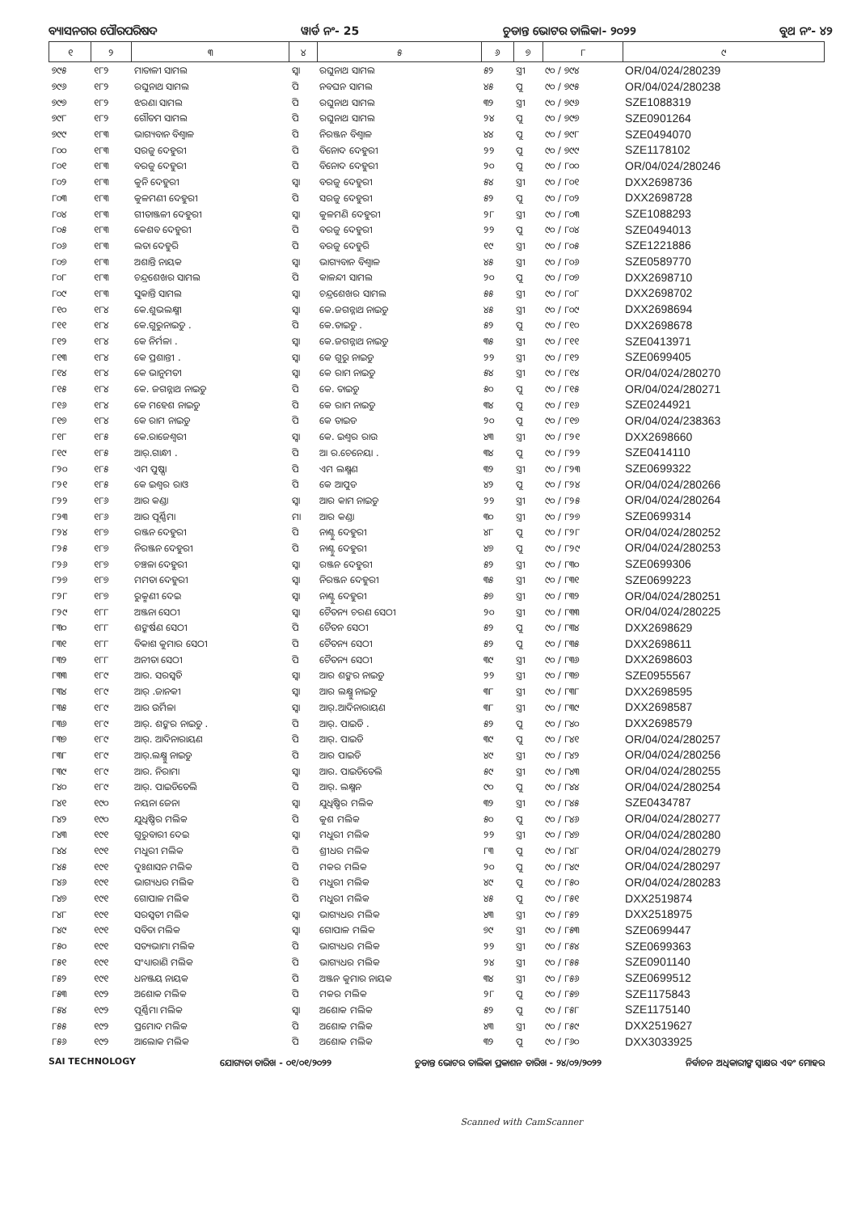ବ୍ୟାସନଗର ପୌରପରିଷଦ ୱାର୍ଡ ନଂ- 25 ଚୁଡାନ୍ତ ଭୋଟର ତାଲିକା- ୨୦୨୨ ବୁଥ ନଂ- ୪୨
| ୧ | ୨ | ୩ | ୪ | ୫ | ୬ | ୭ | ୮ | ୯ |
| --- | --- | --- | --- | --- | --- | --- | --- | --- |
| ୭୯୫ | ୧୮୨ | ମାତାଳୀ ସାମଲ | ସ୍ୱା | ରଘୁନାଥ ସାମଲ | ୫୨ | ସ୍ତ୍ରୀ | ୯୦ / ୭୯୪ | OR/04/024/280239 |
| ୭୯୬ | ୧୮୨ | ରଘୁନାଥ ସାମଲ | ପି | ନବଘନ ସାମଲ | ୪୫ | ପୁ | ୯୦ / ୭୯୫ | OR/04/024/280238 |
| ୭୯୭ | ୧୮୨ | ଝରଣା ସାମଲ | ପି | ରଘୁନାଥ ସାମଲ | ୩୨ | ସ୍ତ୍ରୀ | ୯୦ / ୭୯୬ | SZE1088319 |
| ୭୯୮ | ୧୮୨ | ଗୌତମ ସାମଲ | ପି | ରଘୁନାଥ ସାମଲ | ୨୪ | ପୁ | ୯୦ / ୭୯୭ | SZE0901264 |
| ୭୯୯ | ୧୮୩ | ଭାଗ୍ୟବାନ ବିଶ୍ୱାଳ | ପି | ନିରଞ୍ଜନ ବିଶ୍ୱାଳ | ୪୪ | ପୁ | ୯୦ / ୭୯୮ | SZE0494070 |
| ୮୦୦ | ୧୮୩ | ସରଜୁ ଦେହୁରୀ | ପି | ବିନୋଦ ଦେହୁରୀ | ୨୨ | ପୁ | ୯୦ / ୭୯୯ | SZE1178102 |
| ୮୦୧ | ୧୮୩ | ବରଜୁ ଦେହୁରୀ | ପି | ବିନୋଦ ଦେହୁରୀ | ୨୦ | ପୁ | ୯୦ / ୮୦୦ | OR/04/024/280246 |
| ୮୦୨ | ୧୮୩ | କୁନି ଦେହୁରୀ | ସ୍ୱା | ବରଜୁ ଦେହୁରୀ | ୫୪ | ସ୍ତ୍ରୀ | ୯୦ / ୮୦୧ | DXX2698736 |
| ୮୦୩ | ୧୮୩ | କୁଳମଣୀ ଦେହୁରୀ | ପି | ସରଜୁ ଦେହୁରୀ | ୫୨ | ପୁ | ୯୦ / ୮୦୨ | DXX2698728 |
| ୮୦୪ | ୧୮୩ | ଗୀତାଞ୍ଜଳୀ ଦେହୁରୀ | ସ୍ୱା | କୁଳମଣି ଦେହୁରୀ | ୨୮ | ସ୍ତ୍ରୀ | ୯୦ / ୮୦୩ | SZE1088293 |
| ୮୦୫ | ୧୮୩ | କେଶବ ଦେହୁରୀ | ପି | ବରଜୁ ଦେହୁରୀ | ୨୨ | ପୁ | ୯୦ / ୮୦୪ | SZE0494013 |
| ୮୦୬ | ୧୮୩ | ଲତା ଦେହୁରି | ପି | ବରଜୁ ଦେହୁରି | ୧୯ | ସ୍ତ୍ରୀ | ୯୦ / ୮୦୫ | SZE1221886 |
| ୮୦୭ | ୧୮୩ | ଅଶାନ୍ତି ନାୟକ | ସ୍ୱା | ଭାଗ୍ୟବାନ ବିଶ୍ୱାଳ | ୪୫ | ସ୍ତ୍ରୀ | ୯୦ / ୮୦୬ | SZE0589770 |
| ୮୦୮ | ୧୮୩ | ଚନ୍ଦ୍ରଶେଖର ସାମଲ | ପି | କାଳନ୍ଦୀ ସାମଲ | ୨୦ | ପୁ | ୯୦ / ୮୦୭ | DXX2698710 |
| ୮୦୯ | ୧୮୩ | ସୁକାନ୍ତି ସାମଲ | ସ୍ୱା | ଚନ୍ଦ୍ରଶେଖର ସାମଲ | ୫୫ | ସ୍ତ୍ରୀ | ୯୦ / ୮୦୮ | DXX2698702 |
| ୮୧୦ | ୧୮୪ | କେ.ଶୁଭଲକ୍ଷ୍ମୀ | ସ୍ୱା | କେ.ଜଗନ୍ନାଥ ନାଇଡୁ | ୪୫ | ସ୍ତ୍ରୀ | ୯୦ / ୮୦୯ | DXX2698694 |
| ୮୧୧ | ୧୮୪ | କେ.ଗୁରୁନାଇଡୁ . | ପି | କେ.ତାଇଡୁ . | ୫୨ | ପୁ | ୯୦ / ୮୧୦ | DXX2698678 |
| ୮୧୨ | ୧୮୪ | କେ ନିର୍ମଳା . | ସ୍ୱା | କେ.ଜଗନ୍ନାଥ ନାଇଡୁ | ୩୫ | ସ୍ତ୍ରୀ | ୯୦ / ୮୧୧ | SZE0413971 |
| ୮୧୩ | ୧୮୪ | କେ ପ୍ରଶାନ୍ତୀ . | ସ୍ୱା | କେ ଗୁରୁ ନାଇଡୁ | ୨୨ | ସ୍ତ୍ରୀ | ୯୦ / ୮୧୨ | SZE0699405 |
| ୮୧୪ | ୧୮୪ | କେ ଭାନୁମତୀ | ସ୍ୱା | କେ ରାମ ନାଇଡୁ | ୫୪ | ସ୍ତ୍ରୀ | ୯୦ / ୮୧୪ | OR/04/024/280270 |
| ୮୧୫ | ୧୮୪ | କେ. ଜଗନ୍ନାଥ ନାଇଡୁ | ପି | କେ. ତାଇଡୁ | ୫୦ | ପୁ | ୯୦ / ୮୧୫ | OR/04/024/280271 |
| ୮୧୬ | ୧୮୪ | କେ ମହେଶ ନାଇଡୁ | ପି | କେ ରାମ ନାଇଡୁ | ୩୪ | ପୁ | ୯୦ / ୮୧୬ | SZE0244921 |
| ୮୧୭ | ୧୮୪ | କେ ରାମ ନାଇଡୁ | ପି | କେ ତାଇଡ | ୨୦ | ପୁ | ୯୦ / ୮୧୭ | OR/04/024/238363 |
| ୮୧୮ | ୧୮୫ | କେ.ରାଜେଶ୍ୱରୀ | ସ୍ୱା | କେ. ଇଶ୍ୱର ରାଉ | ୪୩ | ସ୍ତ୍ରୀ | ୯୦ / ୮୨୧ | DXX2698660 |
| ୮୧୯ | ୧୮୫ | ଆର୍.ଗାନ୍ଧୀ . | ପି | ଆ ର.ଚେନେୟା . | ୩୪ | ପୁ | ୯୦ / ୮୨୨ | SZE0414110 |
| ୮୨୦ | ୧୮୫ | ଏମ ପୁଷ୍ପା | ପି | ଏମ ଲକ୍ଷ୍ମଣ | ୩୨ | ସ୍ତ୍ରୀ | ୯୦ / ୮୨୩ | SZE0699322 |
| ୮୨୧ | ୧୮୫ | କେ ଇଶ୍ୱର ରାଓ | ପି | କେ ଆପୁଡ | ୪୨ | ପୁ | ୯୦ / ୮୨୪ | OR/04/024/280266 |
| ୮୨୨ | ୧୮୬ | ଆର କଣ୍ଡା | ସ୍ୱା | ଆର କାମ ନାଇଡୁ | ୨୨ | ସ୍ତ୍ରୀ | ୯୦ / ୮୨୫ | OR/04/024/280264 |
| ୮୨୩ | ୧୮୬ | ଆର ପୂର୍ଣ୍ଣିମା | ମା | ଆର କଣ୍ଡା | ୩୦ | ସ୍ତ୍ରୀ | ୯୦ / ୮୨୭ | SZE0699314 |
| ୮୨୪ | ୧୮୭ | ରଞ୍ଜନ ଦେହୁରୀ | ପି | ନାଣ୍ଟୁ ଦେହୁରୀ | ୪୮ | ପୁ | ୯୦ / ୮୨୮ | OR/04/024/280252 |
| ୮୨୫ | ୧୮୭ | ନିରଞ୍ଜନ ଦେହୁରୀ | ପି | ନାଣ୍ଟୁ ଦେହୁରୀ | ୪୭ | ପୁ | ୯୦ / ୮୨୯ | OR/04/024/280253 |
| ୮୨୬ | ୧୮୭ | ଚଞ୍ଚଳା ଦେହୁରୀ | ସ୍ୱା | ରଞ୍ଜନ ଦେହୁରୀ | ୫୨ | ସ୍ତ୍ରୀ | ୯୦ / ୮୩୦ | SZE0699306 |
| ୮୨୭ | ୧୮୭ | ମମତା ଦେହୁରୀ | ସ୍ୱା | ନିରଞ୍ଜନ ଦେହୁରୀ | ୩୫ | ସ୍ତ୍ରୀ | ୯୦ / ୮୩୧ | SZE0699223 |
| ୮୨୮ | ୧୮୭ | ରୁକ୍ମଣୀ ଦେଇ | ସ୍ୱା | ନାଣ୍ଟୁ ଦେହୁରୀ | ୫୭ | ସ୍ତ୍ରୀ | ୯୦ / ୮୩୨ | OR/04/024/280251 |
| ୮୨୯ | ୧୮୮ | ଅଞ୍ଜନା ସେଠୀ | ସ୍ୱା | ଚୈତନ୍ୟ ଚରଣ ସେଠୀ | ୨୦ | ସ୍ତ୍ରୀ | ୯୦ / ୮୩୩ | OR/04/024/280225 |
| ୮୩୦ | ୧୮୮ | ଶଙ୍କର୍ଷଣ ସେଠୀ | ପି | ଚୈତନ ସେଠୀ | ୫୨ | ପୁ | ୯୦ / ୮୩୪ | DXX2698629 |
| ୮୩୧ | ୧୮୮ | ବିକାଶ କୁମାର ସେଠୀ | ପି | ଚୈତନ୍ୟ ସେଠୀ | ୫୨ | ପୁ | ୯୦ / ୮୩୫ | DXX2698611 |
| ୮୩୨ | ୧୮୮ | ଅନୀତା ସେଠୀ | ପି | ଚୈତନ୍ୟ ସେଠୀ | ୩୯ | ସ୍ତ୍ରୀ | ୯୦ / ୮୩୬ | DXX2698603 |
| ୮୩୩ | ୧୮୯ | ଆର. ସରସ୍ୱତି | ସ୍ୱା | ଆର ଶଙ୍କର ନାଇଡୁ | ୨୨ | ସ୍ତ୍ରୀ | ୯୦ / ୮୩୭ | SZE0955567 |
| ୮୩୪ | ୧୮୯ | ଆର୍ .ଜାନକୀ | ସ୍ୱା | ଆର ଲକ୍ଷ୍ମୁ ନାଇଡୁ | ୩୮ | ସ୍ତ୍ରୀ | ୯୦ / ୮୩୮ | DXX2698595 |
| ୮୩୫ | ୧୮୯ | ଆର ଉର୍ମିଳା | ସ୍ୱା | ଆର୍.ଆଦିନାରାୟଣ | ୩୮ | ସ୍ତ୍ରୀ | ୯୦ / ୮୩୯ | DXX2698587 |
| ୮୩୬ | ୧୮୯ | ଆର୍. ଶଙ୍କର ନାଇଡୁ . | ପି | ଆର୍. ପାଇଡି . | ୫୨ | ପୁ | ୯୦ / ୮୪୦ | DXX2698579 |
| ୮୩୭ | ୧୮୯ | ଆର୍. ଆଦିନାରାୟଣ | ପି | ଆର୍. ପାଇଡି | ୩୯ | ପୁ | ୯୦ / ୮୪୧ | OR/04/024/280257 |
| ୮୩୮ | ୧୮୯ | ଆର୍.ଲକ୍ଷ୍ମୁ ନାଇଡୁ | ପି | ଆର ପାଇଡି | ୪୯ | ସ୍ତ୍ରୀ | ୯୦ / ୮୪୨ | OR/04/024/280256 |
| ୮୩୯ | ୧୮୯ | ଆର. ନିରାମା | ସ୍ୱା | ଆର. ପାଇଡିତେଲି | ୫୯ | ସ୍ତ୍ରୀ | ୯୦ / ୮୪୩ | OR/04/024/280255 |
| ୮୪୦ | ୧୮୯ | ଆର୍. ପାଇଡିତେଲି | ପି | ଆର୍. ଲକ୍ଷ୍ମନ | ୯୦ | ପୁ | ୯୦ / ୮୪୪ | OR/04/024/280254 |
| ୮୪୧ | ୧୯୦ | ନୟନା ଜେନା | ସ୍ୱା | ଯୁଧିଷ୍ଠିର ମଲିକ | ୩୨ | ସ୍ତ୍ରୀ | ୯୦ / ୮୪୫ | SZE0434787 |
| ୮୪୨ | ୧୯୦ | ଯୁଧିଷ୍ଠିର ମଲିକ | ପି | କୁଶ ମଲିକ | ୫୦ | ପୁ | ୯୦ / ୮୪୬ | OR/04/024/280277 |
| ୮୪୩ | ୧୯୧ | ଗୁରୁବାରୀ ଦେଇ | ସ୍ୱା | ମଧୁରୀ ମଲିକ | ୨୨ | ସ୍ତ୍ରୀ | ୯୦ / ୮୪୭ | OR/04/024/280280 |
| ୮୪୪ | ୧୯୧ | ମଧୁରୀ ମଲିକ | ପି | ଶ୍ରୀଧର ମଲିକ | ୮୩ | ପୁ | ୯୦ / ୮୪୮ | OR/04/024/280279 |
| ୮୪୫ | ୧୯୧ | ଦୁଃଶାସନ ମଲିକ | ପି | ମକର ମଲିକ | ୨୦ | ପୁ | ୯୦ / ୮୪୯ | OR/04/024/280297 |
| ୮୪୬ | ୧୯୧ | ଭାଗ୍ୟଧର ମଲିକ | ପି | ମଧୁରୀ ମଲିକ | ୪୯ | ପୁ | ୯୦ / ୮୫୦ | OR/04/024/280283 |
| ୮୪୭ | ୧୯୧ | ଗୋପାଳ ମଲିକ | ପି | ମଧୁରୀ ମଲିକ | ୪୫ | ପୁ | ୯୦ / ୮୫୧ | DXX2519874 |
| ୮୪୮ | ୧୯୧ | ସରସ୍ୱତୀ ମଲିକ | ସ୍ୱା | ଭାଗ୍ୟଧର ମଲିକ | ୪୩ | ସ୍ତ୍ରୀ | ୯୦ / ୮୫୨ | DXX2518975 |
| ୮୪୯ | ୧୯୧ | ସବିତା ମଲିକ | ସ୍ୱା | ଗୋପାଳ ମଲିକ | ୭୯ | ସ୍ତ୍ରୀ | ୯୦ / ୮୫୩ | SZE0699447 |
| ୮୫୦ | ୧୯୧ | ସତ୍ୟଭାମା ମଲିକ | ପି | ଭାଗ୍ୟଧର ମଲିକ | ୨୨ | ସ୍ତ୍ରୀ | ୯୦ / ୮୫୪ | SZE0699363 |
| ୮୫୧ | ୧୯୧ | ସଂଧ୍ୟାରାଣି ମଲିକ | ପି | ଭାଗ୍ୟଧର ମଲିକ | ୨୪ | ସ୍ତ୍ରୀ | ୯୦ / ୮୫୫ | SZE0901140 |
| ୮୫୨ | ୧୯୧ | ଧନଞ୍ଜୟ ନାୟକ | ପି | ଅଞ୍ଜନ କୁମାର ନାୟକ | ୩୪ | ସ୍ତ୍ରୀ | ୯୦ / ୮୫୬ | SZE0699512 |
| ୮୫୩ | ୧୯୨ | ଅଶୋକ ମଲିକ | ପି | ମକର ମଲିକ | ୨୮ | ପୁ | ୯୦ / ୮୫୭ | SZE1175843 |
| ୮୫୪ | ୧୯୨ | ପୂର୍ଣ୍ଣିମା ମଲିକ | ସ୍ୱା | ଅଶୋକ ମଲିକ | ୫୨ | ପୁ | ୯୦ / ୮୫୮ | SZE1175140 |
| ୮୫୫ | ୧୯୨ | ପ୍ରମୋଦ ମଲିକ | ପି | ଅଶୋକ ମଲିକ | ୪୩ | ସ୍ତ୍ରୀ | ୯୦ / ୮୫୯ | DXX2519627 |
| ୮୫୬ | ୧୯୨ | ଆଲୋକ ମଲିକ | ପି | ଅଶୋକ ମଲିକ | ୩୨ | ପୁ | ୯୦ / ୮୬୦ | DXX3033925 |
SAI TECHNOLOGY ଯୋଗ୍ୟତା ତାରିଖ - ୦୧/୦୧/୨୦୨୨ ଚୁଡାନ୍ତ ଭୋଟର ତାଲିକା ପ୍ରକାଶନ ତାରିଖ - ୨୪/୦୨/୨୦୨୨ ନିର୍ବାଚନ ଅଧିକାରୀଙ୍କ ସ୍ୱାକ୍ଷର ଏବଂ ମୋହର
Scanned with CamScanner